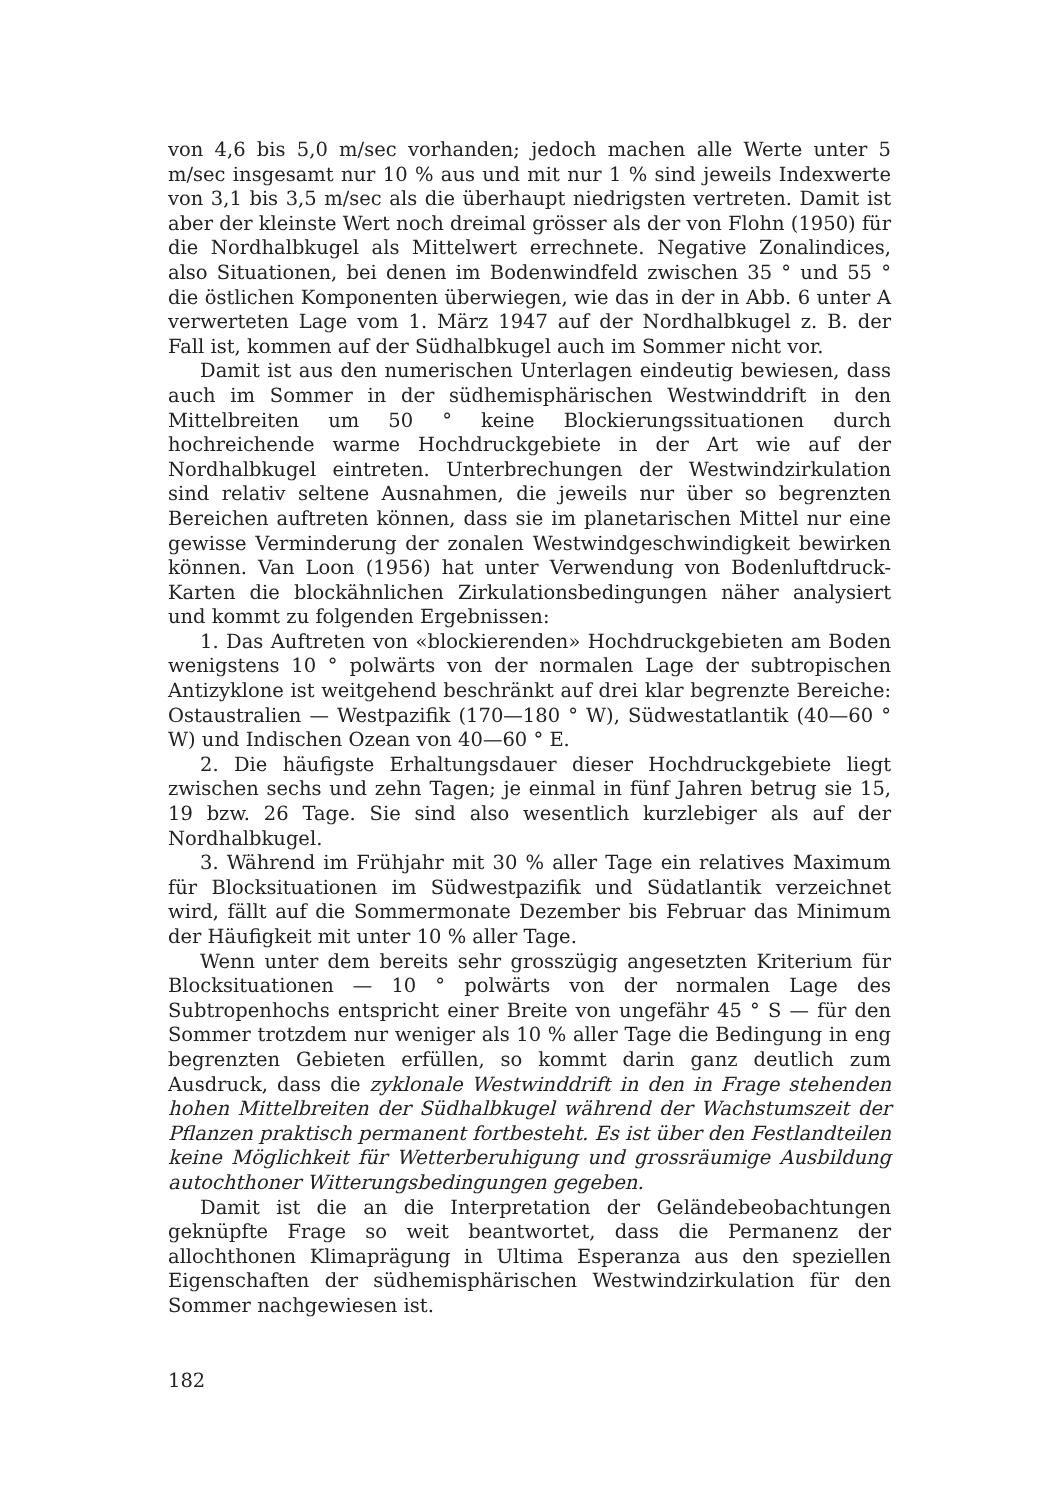von 4,6 bis 5,0 m/sec vorhanden; jedoch machen alle Werte unter 5 m/sec insgesamt nur 10 % aus und mit nur 1 % sind jeweils Indexwerte von 3,1 bis 3,5 m/sec als die überhaupt niedrigsten vertreten. Damit ist aber der kleinste Wert noch dreimal grösser als der von Flohn (1950) für die Nordhalbkugel als Mittelwert errechnete. Negative Zonalindices, also Situationen, bei denen im Bodenwindfeld zwischen 35 ° und 55 ° die östlichen Komponenten überwiegen, wie das in der in Abb. 6 unter A verwerteten Lage vom 1. März 1947 auf der Nordhalbkugel z. B. der Fall ist, kommen auf der Südhalbkugel auch im Sommer nicht vor.
Damit ist aus den numerischen Unterlagen eindeutig bewiesen, dass auch im Sommer in der südhemisphärischen Westwinddrift in den Mittelbreiten um 50 ° keine Blockierungssituationen durch hochreichende warme Hochdruckgebiete in der Art wie auf der Nordhalbkugel eintreten. Unterbrechungen der Westwindzirkulation sind relativ seltene Ausnahmen, die jeweils nur über so begrenzten Bereichen auftreten können, dass sie im planetarischen Mittel nur eine gewisse Verminderung der zonalen Westwindgeschwindigkeit bewirken können. Van Loon (1956) hat unter Verwendung von Bodenluftdruck-Karten die blockähnlichen Zirkulationsbedingungen näher analysiert und kommt zu folgenden Ergebnissen:
1. Das Auftreten von «blockierenden» Hochdruckgebieten am Boden wenigstens 10 ° polwärts von der normalen Lage der subtropischen Antizyklone ist weitgehend beschränkt auf drei klar begrenzte Bereiche: Ostaustralien — Westpazifik (170—180 ° W), Südwestatlantik (40—60 ° W) und Indischen Ozean von 40—60 ° E.
2. Die häufigste Erhaltungsdauer dieser Hochdruckgebiete liegt zwischen sechs und zehn Tagen; je einmal in fünf Jahren betrug sie 15, 19 bzw. 26 Tage. Sie sind also wesentlich kurzlebiger als auf der Nordhalbkugel.
3. Während im Frühjahr mit 30 % aller Tage ein relatives Maximum für Blocksituationen im Südwestpazifik und Südatlantik verzeichnet wird, fällt auf die Sommermonate Dezember bis Februar das Minimum der Häufigkeit mit unter 10 % aller Tage.
Wenn unter dem bereits sehr grosszügig angesetzten Kriterium für Blocksituationen — 10 ° polwärts von der normalen Lage des Subtropenhochs entspricht einer Breite von ungefähr 45 ° S — für den Sommer trotzdem nur weniger als 10 % aller Tage die Bedingung in eng begrenzten Gebieten erfüllen, so kommt darin ganz deutlich zum Ausdruck, dass die zyklonale Westwinddrift in den in Frage stehenden hohen Mittelbreiten der Südhalbkugel während der Wachstumszeit der Pflanzen praktisch permanent fortbesteht. Es ist über den Festlandteilen keine Möglichkeit für Wetterberuhigung und grossräumige Ausbildung autochthoner Witterungsbedingungen gegeben.
Damit ist die an die Interpretation der Geländebeobachtungen geknüpfte Frage so weit beantwortet, dass die Permanenz der allochthonen Klimaprägung in Ultima Esperanza aus den speziellen Eigenschaften der südhemisphärischen Westwindzirkulation für den Sommer nachgewiesen ist.
182